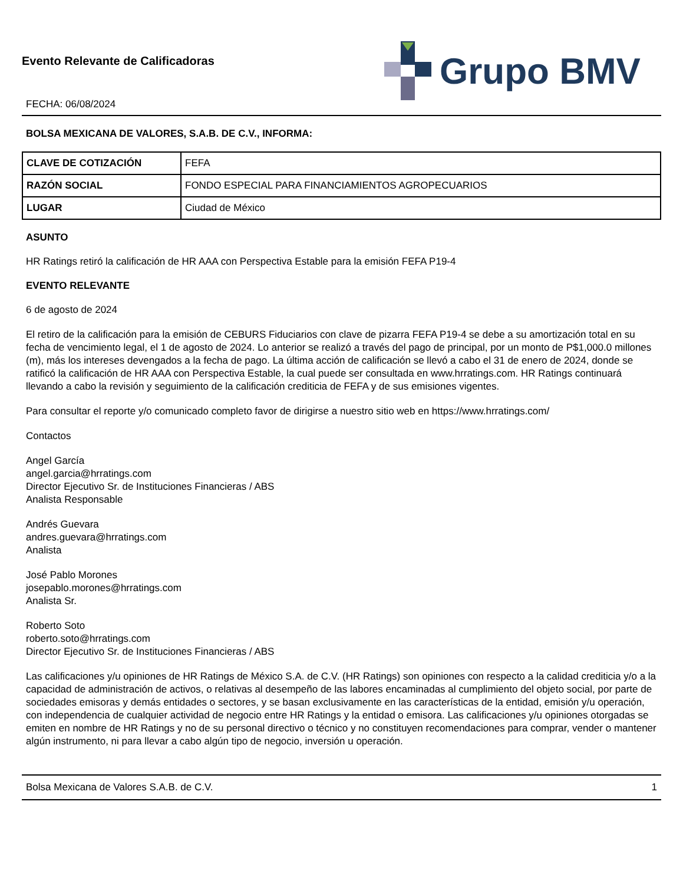Evento Relevante de Calificadoras
FECHA: 06/08/2024
Grupo BMV
BOLSA MEXICANA DE VALORES, S.A.B. DE C.V., INFORMA:
| CLAVE DE COTIZACIÓN | FEFA |
| RAZÓN SOCIAL | FONDO ESPECIAL PARA FINANCIAMIENTOS AGROPECUARIOS |
| LUGAR | Ciudad de México |
ASUNTO
HR Ratings retiró la calificación de HR AAA con Perspectiva Estable para la emisión FEFA P19-4
EVENTO RELEVANTE
6 de agosto de 2024
El retiro de la calificación para la emisión de CEBURS Fiduciarios con clave de pizarra FEFA P19-4 se debe a su amortización total en su fecha de vencimiento legal, el 1 de agosto de 2024. Lo anterior se realizó a través del pago de principal, por un monto de P$1,000.0 millones (m), más los intereses devengados a la fecha de pago. La última acción de calificación se llevó a cabo el 31 de enero de 2024, donde se ratificó la calificación de HR AAA con Perspectiva Estable, la cual puede ser consultada en www.hrratings.com. HR Ratings continuará llevando a cabo la revisión y seguimiento de la calificación crediticia de FEFA y de sus emisiones vigentes.
Para consultar el reporte y/o comunicado completo favor de dirigirse a nuestro sitio web en https://www.hrratings.com/
Contactos
Angel García
angel.garcia@hrratings.com
Director Ejecutivo Sr. de Instituciones Financieras / ABS
Analista Responsable
Andrés Guevara
andres.guevara@hrratings.com
Analista
José Pablo Morones
josepablo.morones@hrratings.com
Analista Sr.
Roberto Soto
roberto.soto@hrratings.com
Director Ejecutivo Sr. de Instituciones Financieras / ABS
Las calificaciones y/u opiniones de HR Ratings de México S.A. de C.V. (HR Ratings) son opiniones con respecto a la calidad crediticia y/o a la capacidad de administración de activos, o relativas al desempeño de las labores encaminadas al cumplimiento del objeto social, por parte de sociedades emisoras y demás entidades o sectores, y se basan exclusivamente en las características de la entidad, emisión y/u operación, con independencia de cualquier actividad de negocio entre HR Ratings y la entidad o emisora. Las calificaciones y/u opiniones otorgadas se emiten en nombre de HR Ratings y no de su personal directivo o técnico y no constituyen recomendaciones para comprar, vender o mantener algún instrumento, ni para llevar a cabo algún tipo de negocio, inversión u operación.
Bolsa Mexicana de Valores S.A.B. de C.V. 1